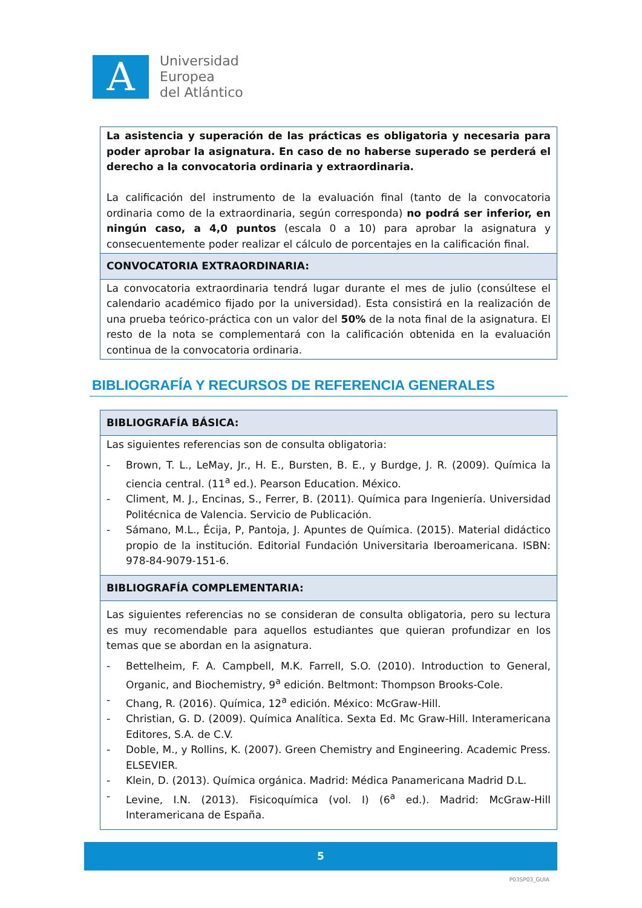A
Universidad
Europea
del Atlántico
| La asistencia y superación de las prácticas es obligatoria y necesaria para poder aprobar la asignatura. En caso de no haberse superado se perderá el derecho a la convocatoria ordinaria y extraordinaria. La calificación del instrumento de la evaluación final (tanto de la convocatoria ordinaria como de la extraordinaria, según corresponda) no podrá ser inferior, en ningún caso, a 4,0 puntos (escala 0 a 10) para aprobar la asignatura y consecuentemente poder realizar el cálculo de porcentajes en la calificación final. |
| CONVOCATORIA EXTRAORDINARIA: |
| La convocatoria extraordinaria tendrá lugar durante el mes de julio (consúltese el calendario académico fijado por la universidad). Esta consistirá en la realización de una prueba teórico-práctica con un valor del 50% de la nota final de la asignatura. El resto de la nota se complementará con la calificación obtenida en la evaluación continua de la convocatoria ordinaria. |
BIBLIOGRAFÍA Y RECURSOS DE REFERENCIA GENERALES
| BIBLIOGRAFÍA BÁSICA: |
| Las siguientes referencias son de consulta obligatoria: - Brown, T. L., LeMay, Jr., H. E., Bursten, B. E., y Burdge, J. R. (2009). Química la ciencia central. (11<sup>a</sup> ed.). Pearson Education. México. - Climent, M. J., Encinas, S., Ferrer, B. (2011). Química para Ingeniería. Universidad Politécnica de Valencia. Servicio de Publicación. - Sámano, M.L., Écija, P, Pantoja, J. Apuntes de Química. (2015). Material didáctico propio de la institución. Editorial Fundación Universitaria Iberoamericana. ISBN: 978-84-9079-151-6. |
| BIBLIOGRAFÍA COMPLEMENTARIA: |
| Las siguientes referencias no se consideran de consulta obligatoria, pero su lectura es muy recomendable para aquellos estudiantes que quieran profundizar en los temas que se abordan en la asignatura. - Bettelheim, F. A. Campbell, M.K. Farrell, S.O. (2010). Introduction to General, Organic, and Biochemistry, 9<sup>a</sup> edición. Beltmont: Thompson Brooks-Cole. - Chang, R. (2016). Química, 12<sup>a</sup> edición. México: McGraw-Hill. - Christian, G. D. (2009). Química Analítica. Sexta Ed. Mc Graw-Hill. Interamericana Editores, S.A. de C.V. - Doble, M., y Rollins, K. (2007). Green Chemistry and Engineering. Academic Press. ELSEVIER. - Klein, D. (2013). Química orgánica. Madrid: Médica Panamericana Madrid D.L. - Levine, I.N. (2013). Fisicoquímica (vol. I) (6<sup>a</sup> ed.). Madrid: McGraw-Hill Interamericana de España. |
5
P03SP03_GUIA